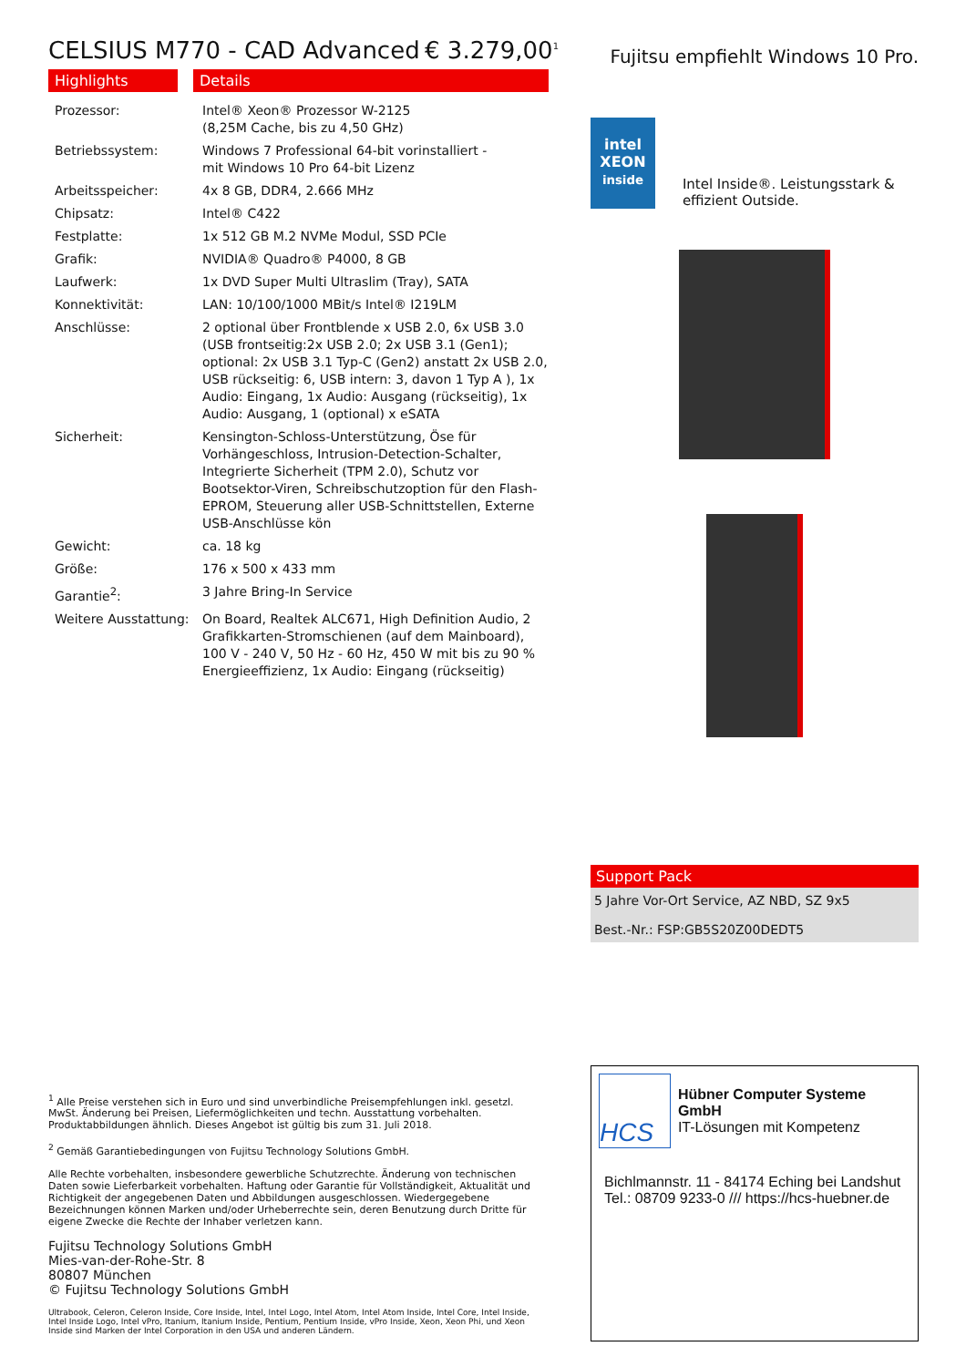CELSIUS M770 - CAD Advanced € 3.279,00<sup>1</sup>
Highlights Details
| Prozessor: | Intel® Xeon® Prozessor W-2125 (8,25M Cache, bis zu 4,50 GHz) |
| Betriebssystem: | Windows 7 Professional 64-bit vorinstalliert - mit Windows 10 Pro 64-bit Lizenz |
| Arbeitsspeicher: | 4x 8 GB, DDR4, 2.666 MHz |
| Chipsatz: | Intel® C422 |
| Festplatte: | 1x 512 GB M.2 NVMe Modul, SSD PCIe |
| Grafik: | NVIDIA® Quadro® P4000, 8 GB |
| Laufwerk: | 1x DVD Super Multi Ultraslim (Tray), SATA |
| Konnektivität: | LAN: 10/100/1000 MBit/s Intel® I219LM |
| Anschlüsse: | 2 optional über Frontblende x USB 2.0, 6x USB 3.0 (USB frontseitig:2x USB 2.0; 2x USB 3.1 (Gen1); optional: 2x USB 3.1 Typ-C (Gen2) anstatt 2x USB 2.0, USB rückseitig: 6, USB intern: 3, davon 1 Typ A ), 1x Audio: Eingang, 1x Audio: Ausgang (rückseitig), 1x Audio: Ausgang, 1 (optional) x eSATA |
| Sicherheit: | Kensington-Schloss-Unterstützung, Öse für Vorhängeschloss, Intrusion-Detection-Schalter, Integrierte Sicherheit (TPM 2.0), Schutz vor Bootsektor-Viren, Schreibschutzoption für den Flash-EPROM, Steuerung aller USB-Schnittstellen, Externe USB-Anschlüsse kön |
| Gewicht: | ca. 18 kg |
| Größe: | 176 x 500 x 433 mm |
| Garantie<sup>2</sup>: | 3 Jahre Bring-In Service |
| Weitere Ausstattung: | On Board, Realtek ALC671, High Definition Audio, 2 Grafikkarten-Stromschienen (auf dem Mainboard), 100 V - 240 V, 50 Hz - 60 Hz, 450 W mit bis zu 90 % Energieeffizienz, 1x Audio: Eingang (rückseitig) |
<sup>1</sup> Alle Preise verstehen sich in Euro und sind unverbindliche Preisempfehlungen inkl. gesetzl. MwSt. Änderung bei Preisen, Liefermöglichkeiten und techn. Ausstattung vorbehalten. Produktabbildungen ähnlich. Dieses Angebot ist gültig bis zum 31. Juli 2018.
<sup>2</sup> Gemäß Garantiebedingungen von Fujitsu Technology Solutions GmbH.
Alle Rechte vorbehalten, insbesondere gewerbliche Schutzrechte. Änderung von technischen Daten sowie Lieferbarkeit vorbehalten. Haftung oder Garantie für Vollständigkeit, Aktualität und Richtigkeit der angegebenen Daten und Abbildungen ausgeschlossen. Wiedergegebene Bezeichnungen können Marken und/oder Urheberrechte sein, deren Benutzung durch Dritte für eigene Zwecke die Rechte der Inhaber verletzen kann.
Fujitsu Technology Solutions GmbH
Mies-van-der-Rohe-Str. 8
80807 München
© Fujitsu Technology Solutions GmbH
Ultrabook, Celeron, Celeron Inside, Core Inside, Intel, Intel Logo, Intel Atom, Intel Atom Inside, Intel Core, Intel Inside, Intel Inside Logo, Intel vPro, Itanium, Itanium Inside, Pentium, Pentium Inside, vPro Inside, Xeon, Xeon Phi, und Xeon Inside sind Marken der Intel Corporation in den USA und anderen Ländern.
Fujitsu empfiehlt Windows 10 Pro.
intel
XEON
inside
Intel Inside®. Leistungsstark & effizient Outside.
Support Pack
5 Jahre Vor-Ort Service, AZ NBD, SZ 9x5
Best.-Nr.: FSP:GB5S20Z00DEDT5
HCS
Hübner Computer Systeme GmbH
IT-Lösungen mit Kompetenz
Bichlmannstr. 11 - 84174 Eching bei Landshut
Tel.: 08709 9233-0 /// https://hcs-huebner.de